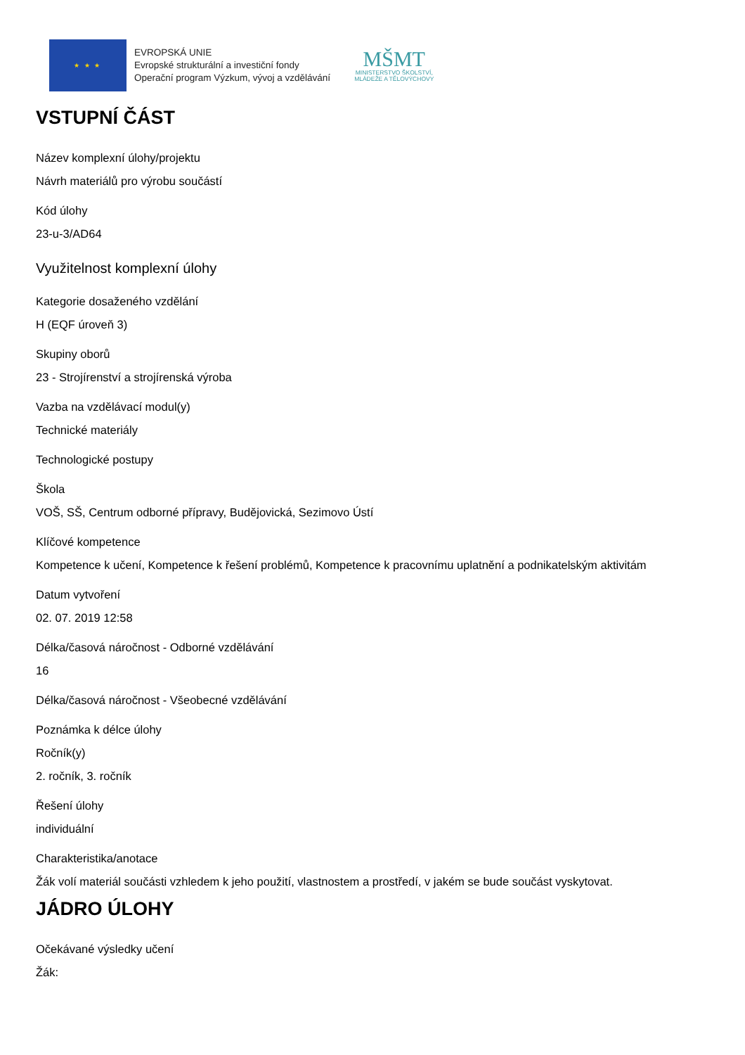★ ★ ★
EVROPSKÁ UNIE
Evropské strukturální a investiční fondy
Operační program Výzkum, vývoj a vzdělávání
MŠMT
MINISTERSTVO ŠKOLSTVÍ,
MLÁDEŽE A TĚLOVÝCHOVY
VSTUPNÍ ČÁST
Název komplexní úlohy/projektu
Návrh materiálů pro výrobu součástí
Kód úlohy
23-u-3/AD64
Využitelnost komplexní úlohy
Kategorie dosaženého vzdělání
H (EQF úroveň 3)
Skupiny oborů
23 - Strojírenství a strojírenská výroba
Vazba na vzdělávací modul(y)
Technické materiály
Technologické postupy
Škola
VOŠ, SŠ, Centrum odborné přípravy, Budějovická, Sezimovo Ústí
Klíčové kompetence
Kompetence k učení, Kompetence k řešení problémů, Kompetence k pracovnímu uplatnění a podnikatelským aktivitám
Datum vytvoření
02. 07. 2019 12:58
Délka/časová náročnost - Odborné vzdělávání
16
Délka/časová náročnost - Všeobecné vzdělávání
Poznámka k délce úlohy
Ročník(y)
2. ročník, 3. ročník
Řešení úlohy
individuální
Charakteristika/anotace
Žák volí materiál součásti vzhledem k jeho použití, vlastnostem a prostředí, v jakém se bude součást vyskytovat.
JÁDRO ÚLOHY
Očekávané výsledky učení
Žák: